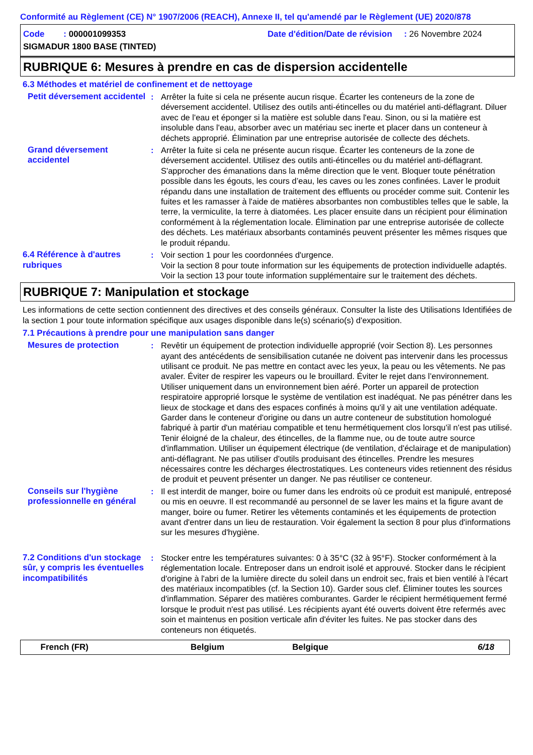Conformité au Règlement (CE) N° 1907/2006 (REACH), Annexe II, tel qu'amendé par le Règlement (UE) 2020/878
Code : 000001099353
Date d'édition/Date de révision : 26 Novembre 2024
SIGMADUR 1800 BASE (TINTED)
RUBRIQUE 6: Mesures à prendre en cas de dispersion accidentelle
6.3 Méthodes et matériel de confinement et de nettoyage
Petit déversement accidentel
: Arrêter la fuite si cela ne présente aucun risque. Écarter les conteneurs de la zone de déversement accidentel. Utilisez des outils anti-étincelles ou du matériel anti-déflagrant. Diluer avec de l'eau et éponger si la matière est soluble dans l'eau. Sinon, ou si la matière est insoluble dans l'eau, absorber avec un matériau sec inerte et placer dans un conteneur à déchets approprié. Élimination par une entreprise autorisée de collecte des déchets.
Grand déversement accidentel
: Arrêter la fuite si cela ne présente aucun risque. Écarter les conteneurs de la zone de déversement accidentel. Utilisez des outils anti-étincelles ou du matériel anti-déflagrant. S'approcher des émanations dans la même direction que le vent. Bloquer toute pénétration possible dans les égouts, les cours d’eau, les caves ou les zones confinées. Laver le produit répandu dans une installation de traitement des effluents ou procéder comme suit. Contenir les fuites et les ramasser à l'aide de matières absorbantes non combustibles telles que le sable, la terre, la vermiculite, la terre à diatomées. Les placer ensuite dans un récipient pour élimination conformément à la réglementation locale. Élimination par une entreprise autorisée de collecte des déchets. Les matériaux absorbants contaminés peuvent présenter les mêmes risques que le produit répandu.
6.4 Référence à d'autres rubriques
: Voir section 1 pour les coordonnées d'urgence.
Voir la section 8 pour toute information sur les équipements de protection individuelle adaptés.
Voir la section 13 pour toute information supplémentaire sur le traitement des déchets.
RUBRIQUE 7: Manipulation et stockage
Les informations de cette section contiennent des directives et des conseils généraux. Consulter la liste des Utilisations Identifiées de la section 1 pour toute information spécifique aux usages disponible dans le(s) scénario(s) d'exposition.
7.1 Précautions à prendre pour une manipulation sans danger
Mesures de protection : Revêtir un équipement de protection individuelle approprié (voir Section 8). Les personnes ayant des antécédents de sensibilisation cutanée ne doivent pas intervenir dans les processus utilisant ce produit. Ne pas mettre en contact avec les yeux, la peau ou les vêtements. Ne pas avaler. Éviter de respirer les vapeurs ou le brouillard. Éviter le rejet dans l’environnement. Utiliser uniquement dans un environnement bien aéré. Porter un appareil de protection respiratoire approprié lorsque le système de ventilation est inadéquat. Ne pas pénétrer dans les lieux de stockage et dans des espaces confinés à moins qu'il y ait une ventilation adéquate. Garder dans le conteneur d'origine ou dans un autre conteneur de substitution homologué fabriqué à partir d'un matériau compatible et tenu hermétiquement clos lorsqu'il n'est pas utilisé. Tenir éloigné de la chaleur, des étincelles, de la flamme nue, ou de toute autre source d'inflammation. Utiliser un équipement électrique (de ventilation, d'éclairage et de manipulation) anti-déflagrant. Ne pas utiliser d'outils produisant des étincelles. Prendre les mesures nécessaires contre les décharges électrostatiques. Les conteneurs vides retiennent des résidus de produit et peuvent présenter un danger. Ne pas réutiliser ce conteneur.
Conseils sur l'hygiène professionnelle en général
: Il est interdit de manger, boire ou fumer dans les endroits où ce produit est manipulé, entreposé ou mis en oeuvre. Il est recommandé au personnel de se laver les mains et la figure avant de manger, boire ou fumer. Retirer les vêtements contaminés et les équipements de protection avant d'entrer dans un lieu de restauration. Voir également la section 8 pour plus d'informations sur les mesures d'hygiène.
7.2 Conditions d'un stockage sûr, y compris les éventuelles incompatibilités
: Stocker entre les températures suivantes: 0 à 35°C (32 à 95°F). Stocker conformément à la réglementation locale. Entreposer dans un endroit isolé et approuvé. Stocker dans le récipient d'origine à l'abri de la lumière directe du soleil dans un endroit sec, frais et bien ventilé à l'écart des matériaux incompatibles (cf. la Section 10). Garder sous clef. Éliminer toutes les sources d'inflammation. Séparer des matières comburantes. Garder le récipient hermétiquement fermé lorsque le produit n'est pas utilisé. Les récipients ayant été ouverts doivent être refermés avec soin et maintenus en position verticale afin d'éviter les fuites. Ne pas stocker dans des conteneurs non étiquetés.
French (FR) Belgium Belgique 6/18